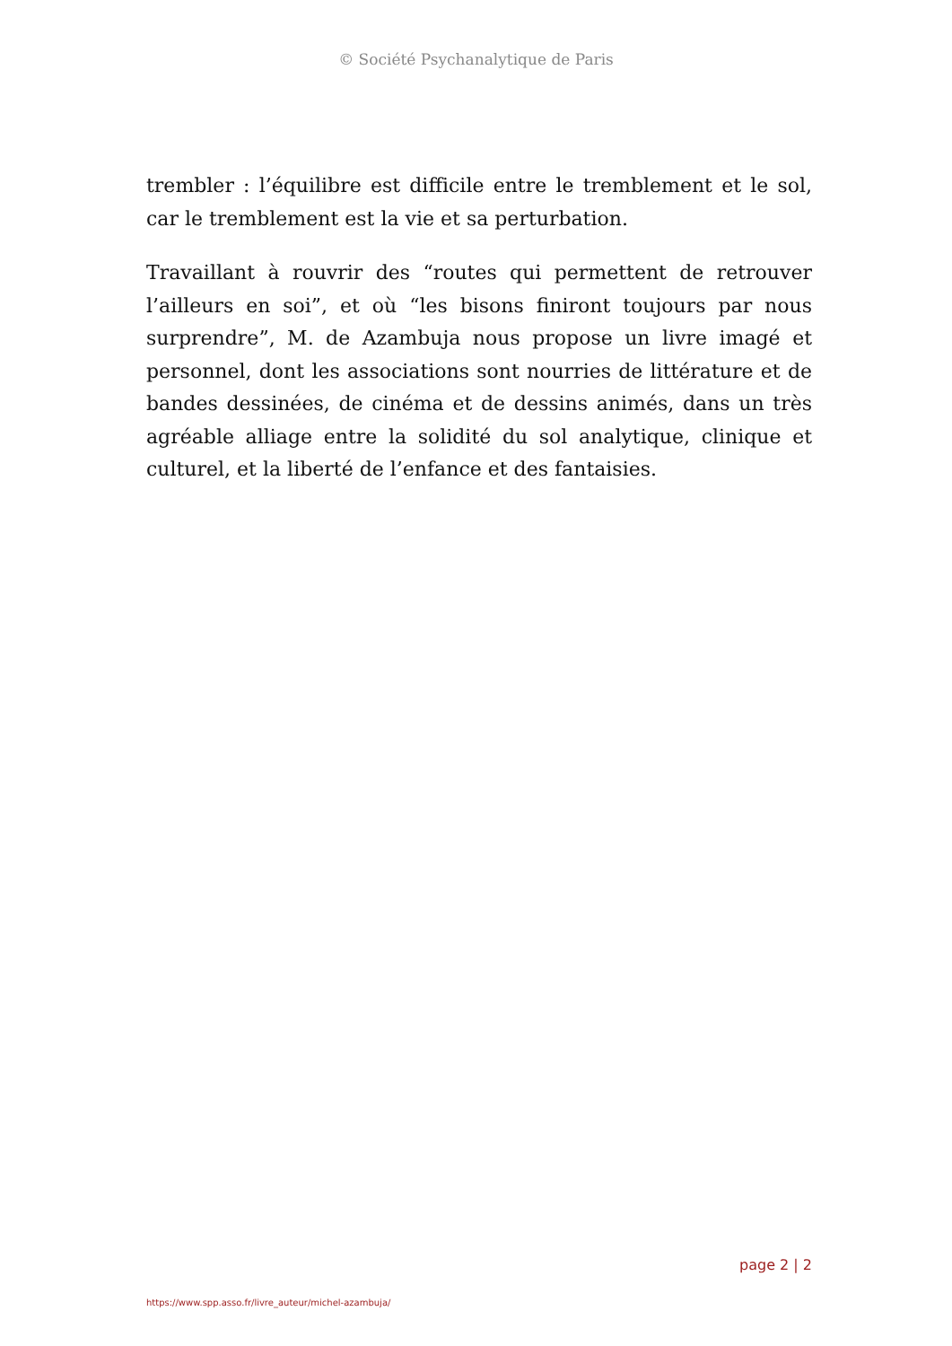© Société Psychanalytique de Paris
trembler : l’équilibre est difficile entre le tremblement et le sol, car le tremblement est la vie et sa perturbation.
Travaillant à rouvrir des “routes qui permettent de retrouver l’ailleurs en soi”, et où “les bisons finiront toujours par nous surprendre”, M. de Azambuja nous propose un livre imagé et personnel, dont les associations sont nourries de littérature et de bandes dessinées, de cinéma et de dessins animés, dans un très agréable alliage entre la solidité du sol analytique, clinique et culturel, et la liberté de l’enfance et des fantaisies.
page 2 | 2
https://www.spp.asso.fr/livre_auteur/michel-azambuja/